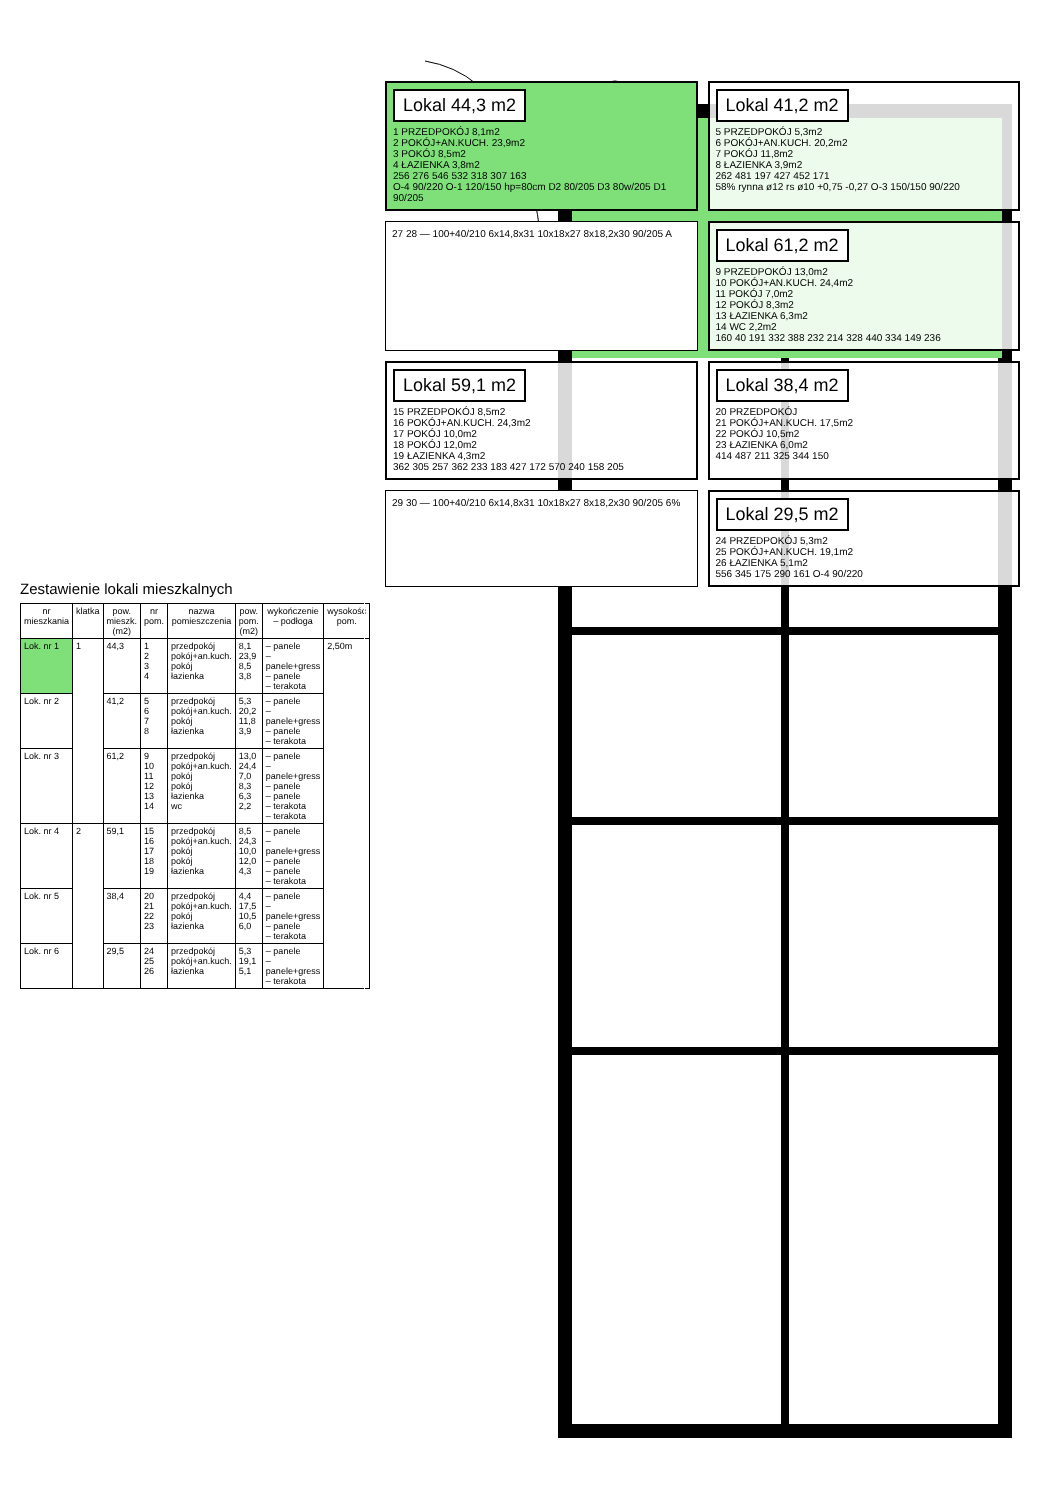Zestawienie lokali mieszkalnych
| nr mieszkania | klatka | pow. mieszk. (m2) | nr pom. | nazwa pomieszczenia | pow. pom. (m2) | wykończenie – podłoga | wysokość pom. |
| --- | --- | --- | --- | --- | --- | --- | --- |
| Lok. nr 1 | 1 | 44,3 | 1 2 3 4 | przedpokój pokój+an.kuch. pokój łazienka | 8,1 23,9 8,5 3,8 | – panele – panele+gress – panele – terakota | 2,50m |
| Lok. nr 2 | | 41,2 | 5 6 7 8 | przedpokój pokój+an.kuch. pokój łazienka | 5,3 20,2 11,8 3,9 | – panele – panele+gress – panele – terakota | |
| Lok. nr 3 | | 61,2 | 9 10 11 12 13 14 | przedpokój pokój+an.kuch. pokój pokój łazienka wc | 13,0 24,4 7,0 8,3 6,3 2,2 | – panele – panele+gress – panele – panele – terakota – terakota | |
| Lok. nr 4 | 2 | 59,1 | 15 16 17 18 19 | przedpokój pokój+an.kuch. pokój pokój łazienka | 8,5 24,3 10,0 12,0 4,3 | – panele – panele+gress – panele – panele – terakota | |
| Lok. nr 5 | | 38,4 | 20 21 22 23 | przedpokój pokój+an.kuch. pokój łazienka | 4,4 17,5 10,5 6,0 | – panele – panele+gress – panele – terakota | |
| Lok. nr 6 | | 29,5 | 24 25 26 | przedpokój pokój+an.kuch. łazienka | 5,3 19,1 5,1 | – panele – panele+gress – terakota | |
Lokal 44,3 m2
1 PRZEDPOKÓJ 8,1m2
2 POKÓJ+AN.KUCH. 23,9m2
3 POKÓJ 8,5m2
4 ŁAZIENKA 3,8m2
256 276 546 532 318 307 163
O-4 90/220 O-1 120/150 hp=80cm D2 80/205 D3 80w/205 D1 90/205
Lokal 41,2 m2
5 PRZEDPOKÓJ 5,3m2
6 POKÓJ+AN.KUCH. 20,2m2
7 POKÓJ 11,8m2
8 ŁAZIENKA 3,9m2
262 481 197 427 452 171
58% rynna ø12 rs ø10 +0,75 -0,27 O-3 150/150 90/220
27 28 — 100+40/210 6x14,8x31 10x18x27 8x18,2x30 90/205 A
Lokal 61,2 m2
9 PRZEDPOKÓJ 13,0m2
10 POKÓJ+AN.KUCH. 24,4m2
11 POKÓJ 7,0m2
12 POKÓJ 8,3m2
13 ŁAZIENKA 6,3m2
14 WC 2,2m2
160 40 191 332 388 232 214 328 440 334 149 236
Lokal 59,1 m2
15 PRZEDPOKÓJ 8,5m2
16 POKÓJ+AN.KUCH. 24,3m2
17 POKÓJ 10,0m2
18 POKÓJ 12,0m2
19 ŁAZIENKA 4,3m2
362 305 257 362 233 183 427 172 570 240 158 205
Lokal 38,4 m2
20 PRZEDPOKÓJ
21 POKÓJ+AN.KUCH. 17,5m2
22 POKÓJ 10,5m2
23 ŁAZIENKA 6,0m2
414 487 211 325 344 150
29 30 — 100+40/210 6x14,8x31 10x18x27 8x18,2x30 90/205 6%
Lokal 29,5 m2
24 PRZEDPOKÓJ 5,3m2
25 POKÓJ+AN.KUCH. 19,1m2
26 ŁAZIENKA 5,1m2
556 345 175 290 161 O-4 90/220